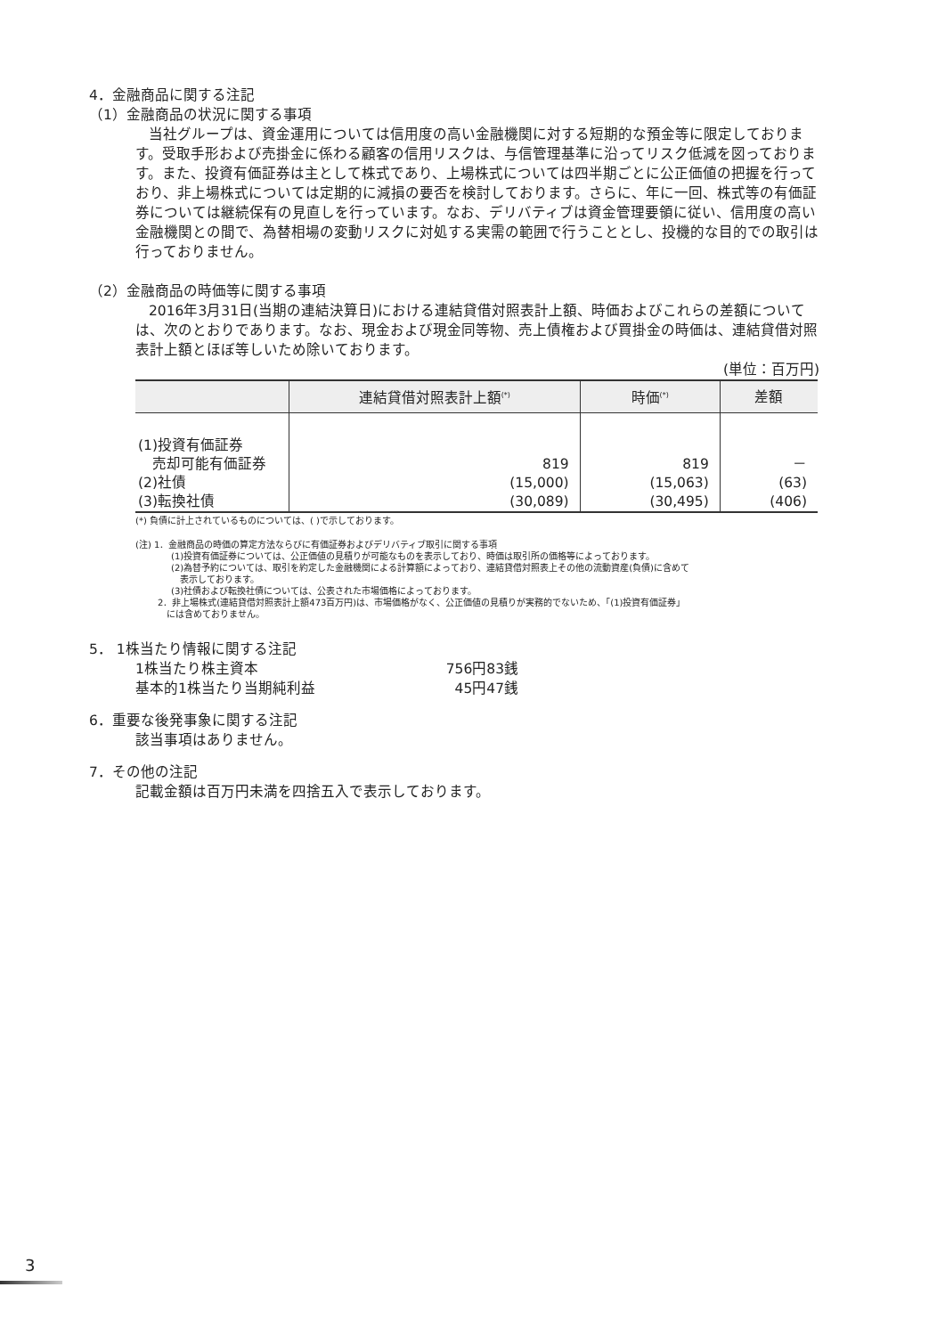4．金融商品に関する注記
（1）金融商品の状況に関する事項
当社グループは、資金運用については信用度の高い金融機関に対する短期的な預金等に限定しております。受取手形および売掛金に係わる顧客の信用リスクは、与信管理基準に沿ってリスク低減を図っております。また、投資有価証券は主として株式であり、上場株式については四半期ごとに公正価値の把握を行っており、非上場株式については定期的に減損の要否を検討しております。さらに、年に一回、株式等の有価証券については継続保有の見直しを行っています。なお、デリバティブは資金管理要領に従い、信用度の高い金融機関との間で、為替相場の変動リスクに対処する実需の範囲で行うこととし、投機的な目的での取引は行っておりません。
（2）金融商品の時価等に関する事項
2016年3月31日(当期の連結決算日)における連結貸借対照表計上額、時価およびこれらの差額については、次のとおりであります。なお、現金および現金同等物、売上債権および買掛金の時価は、連結貸借対照表計上額とほぼ等しいため除いております。
(単位：百万円)
| | 連結貸借対照表計上額<sup>(*)</sup> | 時価<sup>(*)</sup> | 差額 |
| --- | --- | --- | --- |
| (1)投資有価証券 | | | |
| 売却可能有価証券 | 819 | 819 | － |
| (2)社債 | (15,000) | (15,063) | (63) |
| (3)転換社債 | (30,089) | (30,495) | (406) |
(*) 負債に計上されているものについては、( )で示しております。
(注) 1．金融商品の時価の算定方法ならびに有価証券およびデリバティブ取引に関する事項
(1)投資有価証券については、公正価値の見積りが可能なものを表示しており、時価は取引所の価格等によっております。
(2)為替予約については、取引を約定した金融機関による計算額によっており、連結貸借対照表上その他の流動資産(負債)に含めて
　表示しております。
(3)社債および転換社債については、公表された市場価格によっております。
2．非上場株式(連結貸借対照表計上額473百万円)は、市場価格がなく、公正価値の見積りが実務的でないため、「(1)投資有価証券」
　には含めておりません。
5． 1株当たり情報に関する注記
1株当たり株主資本 756円83銭 基本的1株当たり当期純利益 45円47銭
6．重要な後発事象に関する注記
該当事項はありません。
7．その他の注記
記載金額は百万円未満を四捨五入で表示しております。
3